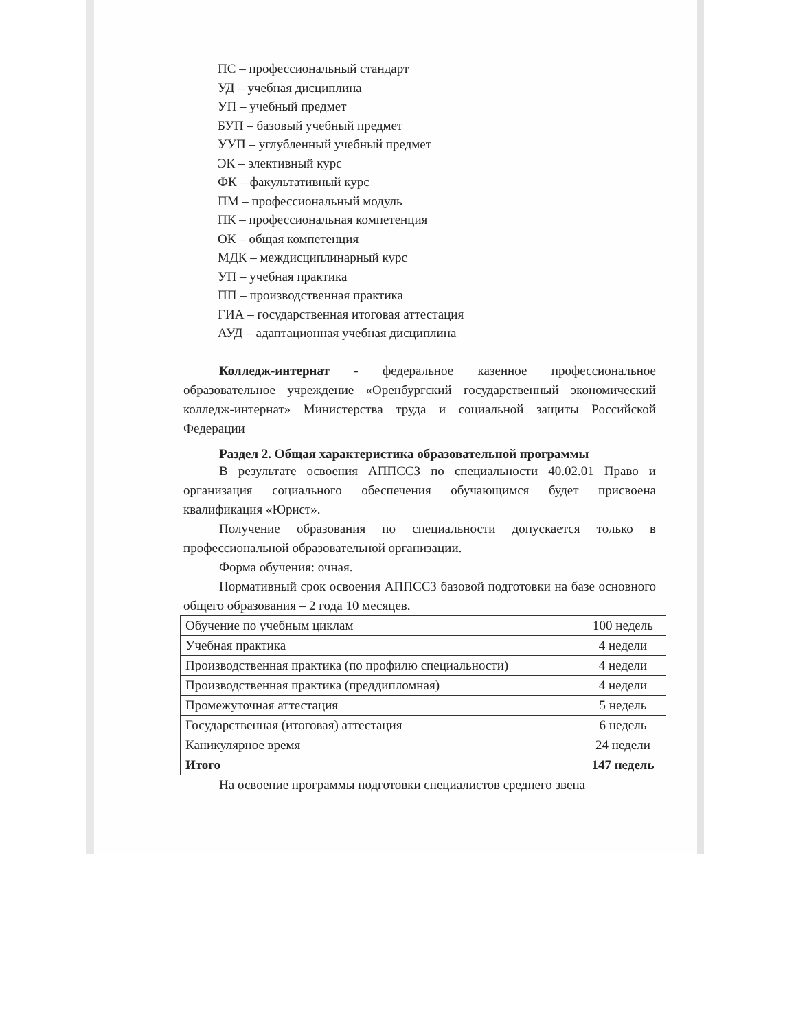ПС – профессиональный стандарт
УД – учебная дисциплина
УП – учебный предмет
БУП – базовый учебный предмет
УУП – углубленный учебный предмет
ЭК – элективный курс
ФК – факультативный курс
ПМ – профессиональный модуль
ПК – профессиональная компетенция
ОК – общая компетенция
МДК – междисциплинарный курс
УП – учебная практика
ПП – производственная практика
ГИА – государственная итоговая аттестация
АУД – адаптационная учебная дисциплина
Колледж-интернат - федеральное казенное профессиональное образовательное учреждение «Оренбургский государственный экономический колледж-интернат» Министерства труда и социальной защиты Российской Федерации
Раздел 2. Общая характеристика образовательной программы
В результате освоения АППССЗ по специальности 40.02.01 Право и организация социального обеспечения обучающимся будет присвоена квалификация «Юрист».
Получение образования по специальности допускается только в профессиональной образовательной организации.
Форма обучения: очная.
Нормативный срок освоения АППССЗ базовой подготовки на базе основного общего образования – 2 года 10 месяцев.
| Обучение по учебным циклам | 100 недель |
| Учебная практика | 4 недели |
| Производственная практика (по профилю специальности) | 4 недели |
| Производственная практика (преддипломная) | 4 недели |
| Промежуточная аттестация | 5 недель |
| Государственная (итоговая) аттестация | 6 недель |
| Каникулярное время | 24 недели |
| Итого | 147 недель |
На освоение программы подготовки специалистов среднего звена